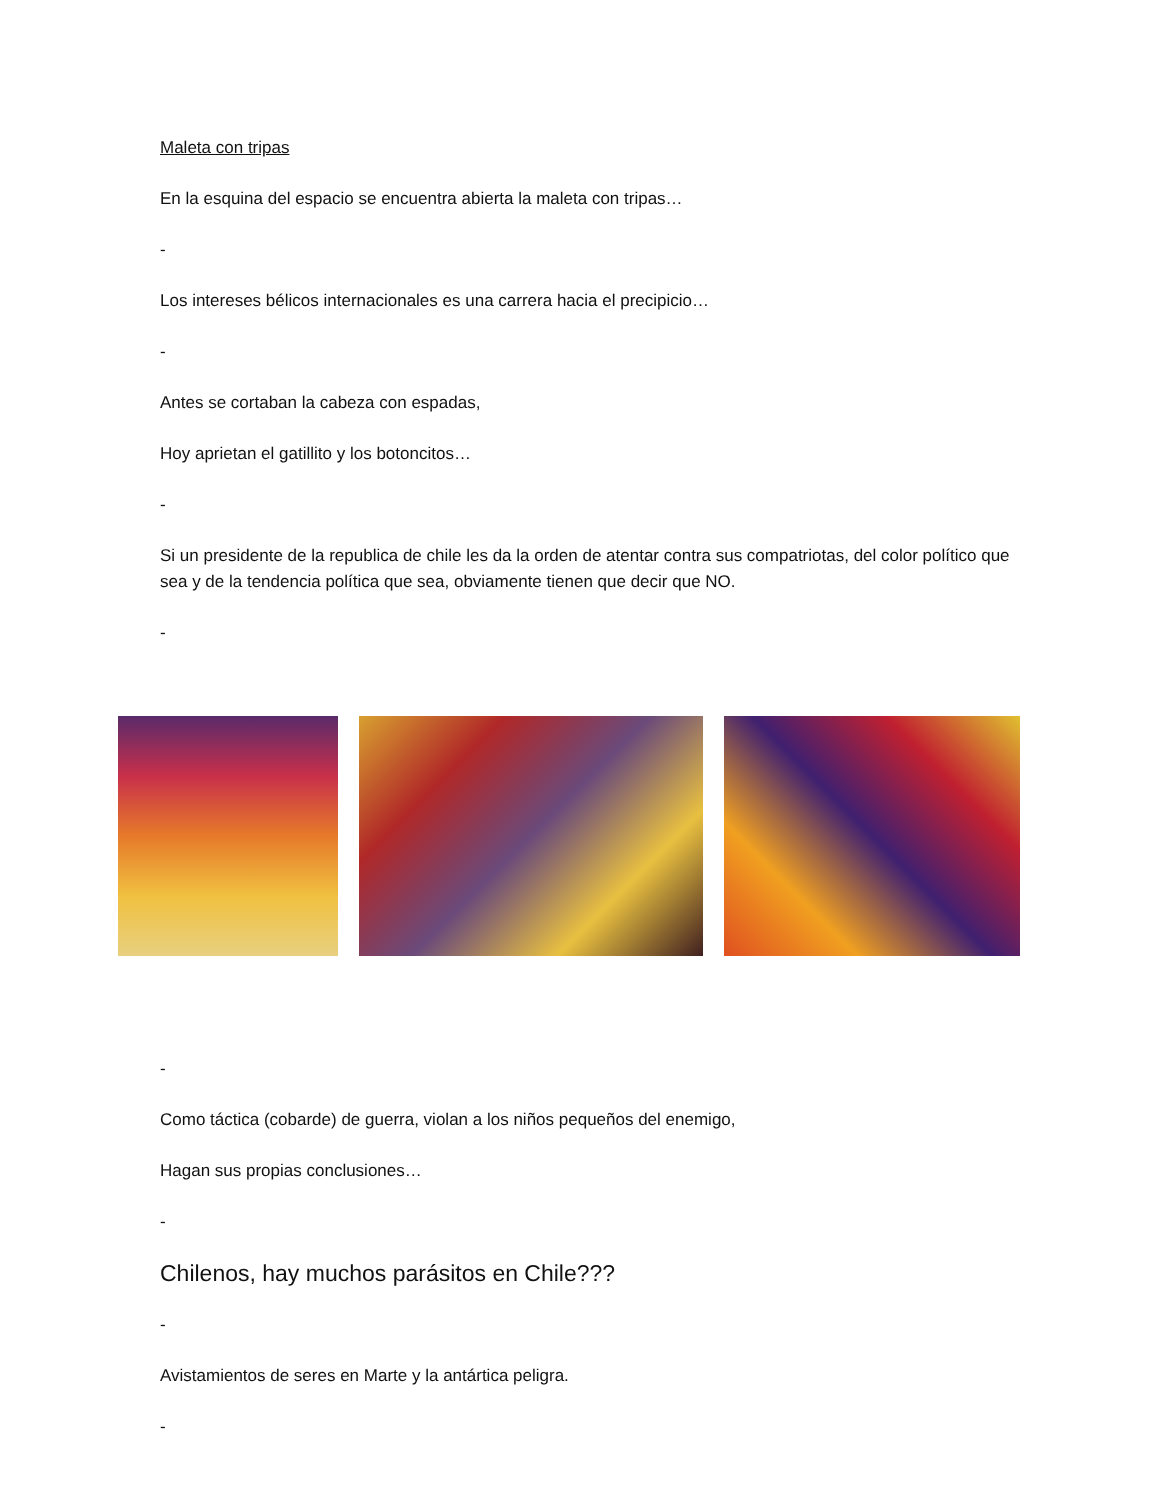Maleta con tripas
En la esquina del espacio se encuentra abierta la maleta con tripas…
-
Los intereses bélicos internacionales es una carrera hacia el precipicio…
-
Antes se cortaban la cabeza con espadas,
Hoy aprietan el gatillito y los botoncitos…
-
Si un presidente de la republica de chile les da la orden de atentar contra sus compatriotas, del color político que sea y de la tendencia política que sea, obviamente tienen que decir que NO.
-
-
Como táctica (cobarde) de guerra, violan a los niños pequeños del enemigo,
Hagan sus propias conclusiones…
-
Chilenos, hay muchos parásitos en Chile???
-
Avistamientos de seres en Marte y la antártica peligra.
-